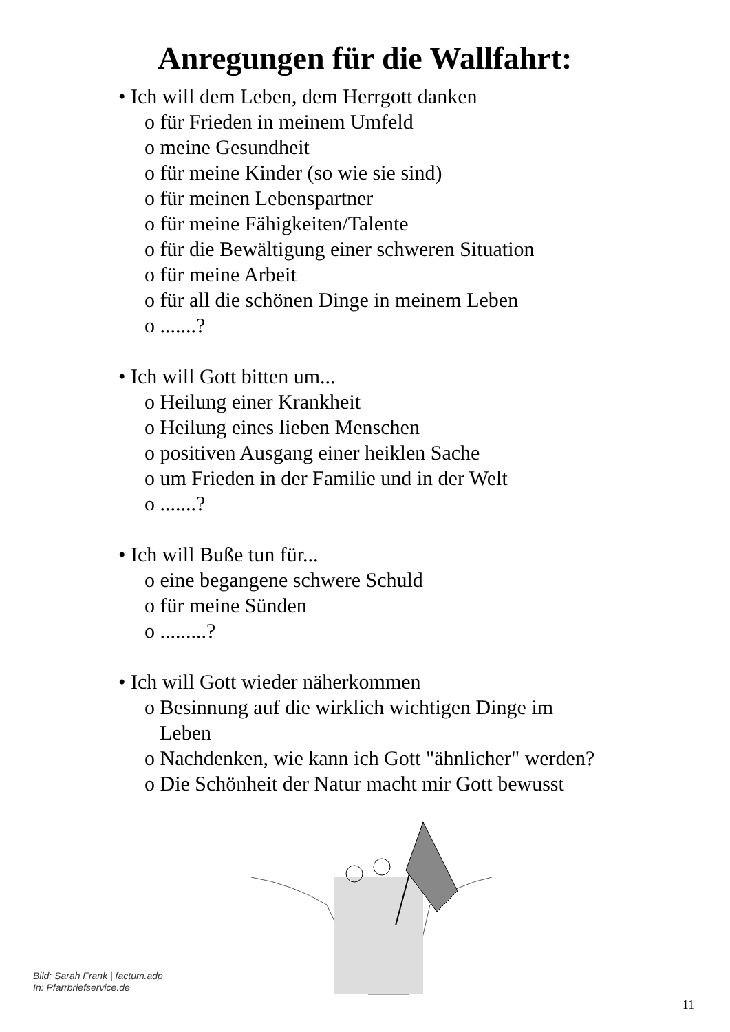Anregungen für die Wallfahrt:
• Ich will dem Leben, dem Herrgott danken
o für Frieden in meinem Umfeld
o meine Gesundheit
o für meine Kinder (so wie sie sind)
o für meinen Lebenspartner
o für meine Fähigkeiten/Talente
o für die Bewältigung einer schweren Situation
o für meine Arbeit
o für all die schönen Dinge in meinem Leben
o .......?
• Ich will Gott bitten um...
o Heilung einer Krankheit
o Heilung eines lieben Menschen
o positiven Ausgang einer heiklen Sache
o um Frieden in der Familie und in der Welt
o .......?
• Ich will Buße tun für...
o eine begangene schwere Schuld
o für meine Sünden
o .........?
• Ich will Gott wieder näherkommen
o Besinnung auf die wirklich wichtigen Dinge im Leben
o Nachdenken, wie kann ich Gott "ähnlicher" werden?
o Die Schönheit der Natur macht mir Gott bewusst
Bild: Sarah Frank | factum.adp
In: Pfarrbriefservice.de
11